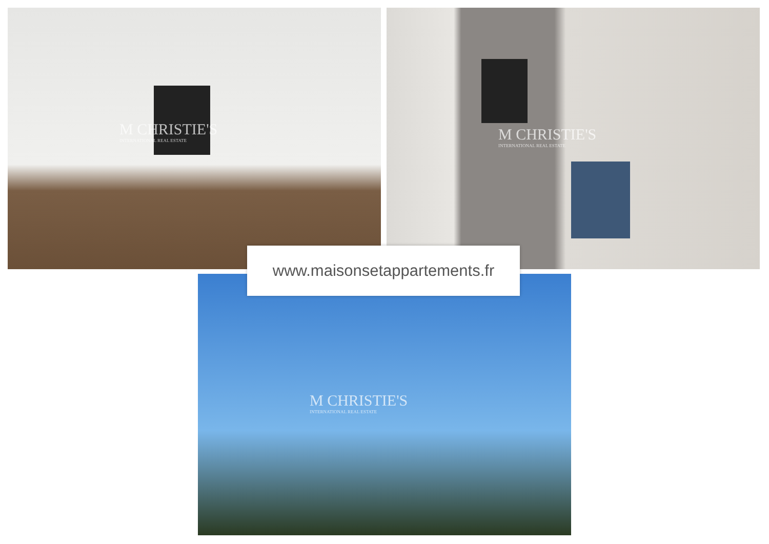M CHRISTIE'S
INTERNATIONAL REAL ESTATE
M CHRISTIE'S
INTERNATIONAL REAL ESTATE
M CHRISTIE'S
INTERNATIONAL REAL ESTATE
www.maisonsetappartements.fr